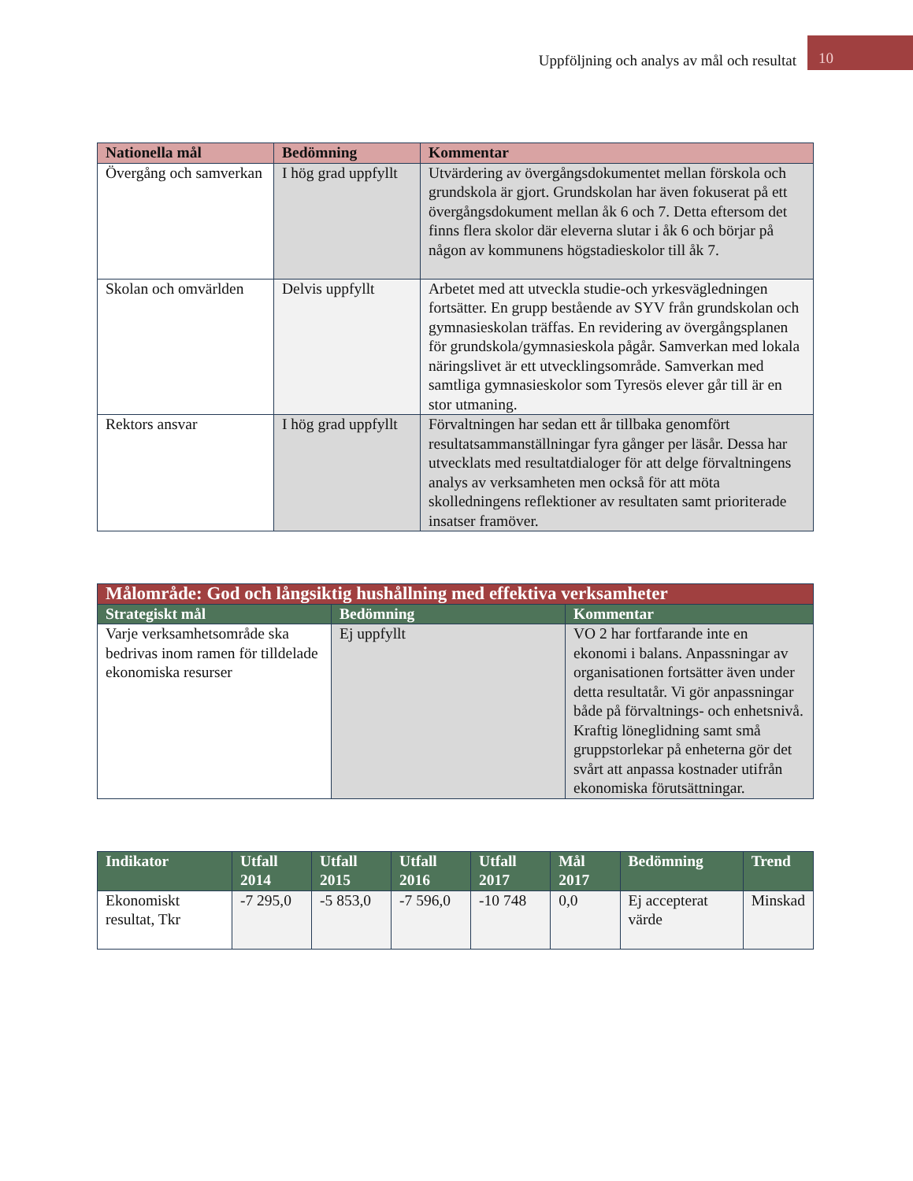Uppföljning och analys av mål och resultat
10
| Nationella mål | Bedömning | Kommentar |
| --- | --- | --- |
| Övergång och samverkan | I hög grad uppfyllt | Utvärdering av övergångsdokumentet mellan förskola och grundskola är gjort. Grundskolan har även fokuserat på ett övergångsdokument mellan åk 6 och 7. Detta eftersom det finns flera skolor där eleverna slutar i åk 6 och börjar på någon av kommunens högstadieskolor till åk 7. |
| Skolan och omvärlden | Delvis uppfyllt | Arbetet med att utveckla studie-och yrkesvägledningen fortsätter. En grupp bestående av SYV från grundskolan och gymnasieskolan träffas. En revidering av övergångsplanen för grundskola/gymnasieskola pågår. Samverkan med lokala näringslivet är ett utvecklingsområde. Samverkan med samtliga gymnasieskolor som Tyresös elever går till är en stor utmaning. |
| Rektors ansvar | I hög grad uppfyllt | Förvaltningen har sedan ett år tillbaka genomfört resultatsammanställningar fyra gånger per läsår. Dessa har utvecklats med resultatdialoger för att delge förvaltningens analys av verksamheten men också för att möta skolledningens reflektioner av resultaten samt prioriterade insatser framöver. |
| Målområde: God och långsiktig hushållning med effektiva verksamheter | | |
| --- | --- | --- |
| Strategiskt mål | Bedömning | Kommentar |
| Varje verksamhetsområde ska bedrivas inom ramen för tilldelade ekonomiska resurser | Ej uppfyllt | VO 2 har fortfarande inte en ekonomi i balans. Anpassningar av organisationen fortsätter även under detta resultatår. Vi gör anpassningar både på förvaltnings- och enhetsnivå. Kraftig löneglidning samt små gruppstorlekar på enheterna gör det svårt att anpassa kostnader utifrån ekonomiska förutsättningar. |
| Indikator | Utfall 2014 | Utfall 2015 | Utfall 2016 | Utfall 2017 | Mål 2017 | Bedömning | Trend |
| --- | --- | --- | --- | --- | --- | --- | --- |
| Ekonomiskt resultat, Tkr | -7 295,0 | -5 853,0 | -7 596,0 | -10 748 | 0,0 | Ej accepterat värde | Minskad |